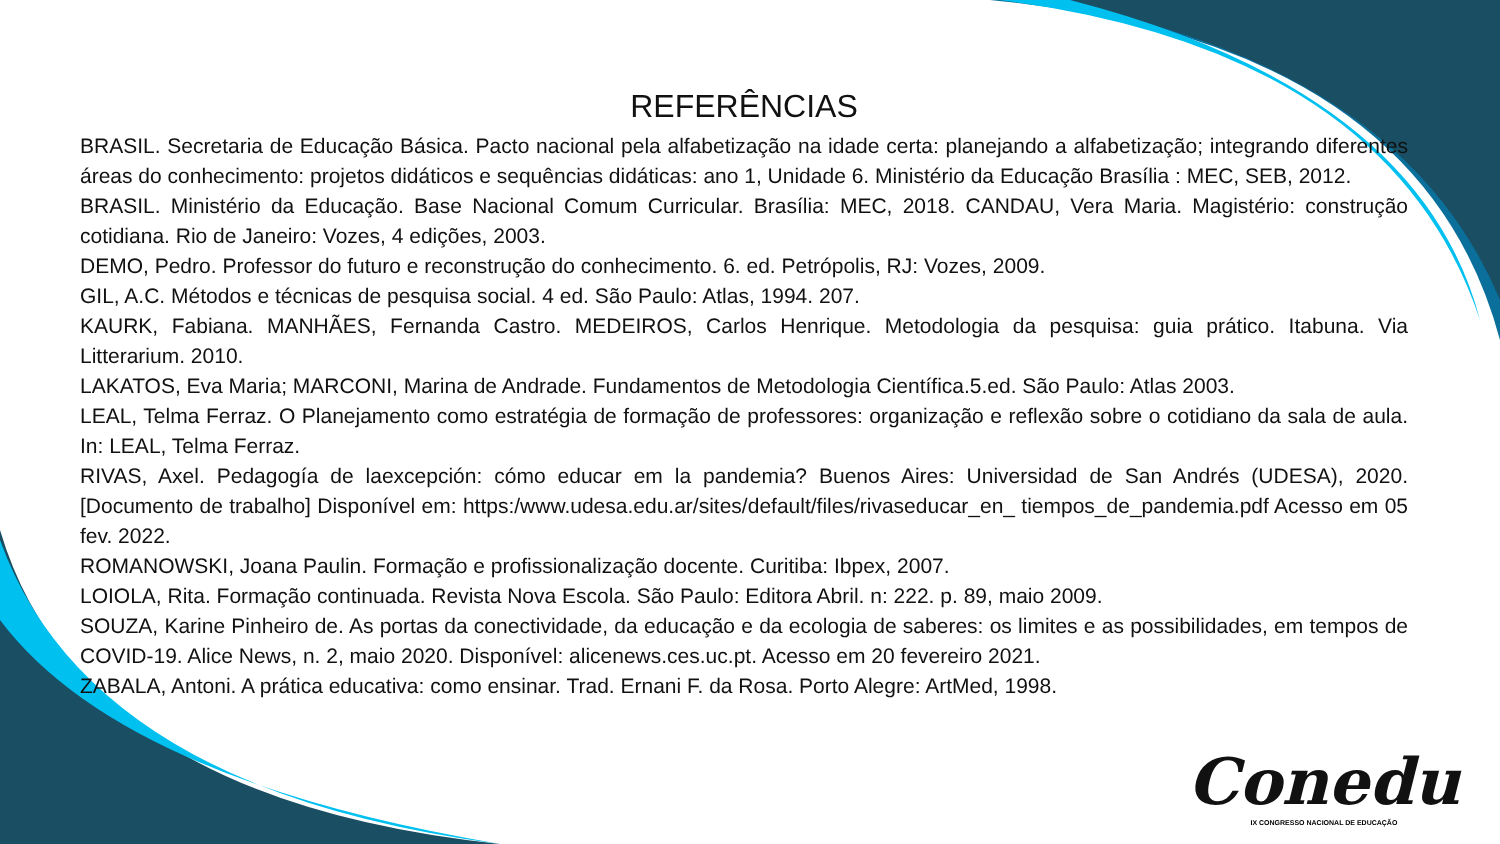REFERÊNCIAS
BRASIL. Secretaria de Educação Básica. Pacto nacional pela alfabetização na idade certa: planejando a alfabetização; integrando diferentes áreas do conhecimento: projetos didáticos e sequências didáticas: ano 1, Unidade 6. Ministério da Educação Brasília : MEC, SEB, 2012.
BRASIL. Ministério da Educação. Base Nacional Comum Curricular. Brasília: MEC, 2018. CANDAU, Vera Maria. Magistério: construção cotidiana. Rio de Janeiro: Vozes, 4 edições, 2003.
DEMO, Pedro. Professor do futuro e reconstrução do conhecimento. 6. ed. Petrópolis, RJ: Vozes, 2009.
GIL, A.C. Métodos e técnicas de pesquisa social. 4 ed. São Paulo: Atlas, 1994. 207.
KAURK, Fabiana. MANHÃES, Fernanda Castro. MEDEIROS, Carlos Henrique. Metodologia da pesquisa: guia prático. Itabuna. Via Litterarium. 2010.
LAKATOS, Eva Maria; MARCONI, Marina de Andrade. Fundamentos de Metodologia Científica.5.ed. São Paulo: Atlas 2003.
LEAL, Telma Ferraz. O Planejamento como estratégia de formação de professores: organização e reflexão sobre o cotidiano da sala de aula. In: LEAL, Telma Ferraz.
RIVAS, Axel. Pedagogía de laexcepción: cómo educar em la pandemia? Buenos Aires: Universidad de San Andrés (UDESA), 2020. [Documento de trabalho] Disponível em: https:/www.udesa.edu.ar/sites/default/files/rivaseducar_en_ tiempos_de_pandemia.pdf Acesso em 05 fev. 2022.
ROMANOWSKI, Joana Paulin. Formação e profissionalização docente. Curitiba: Ibpex, 2007.
LOIOLA, Rita. Formação continuada. Revista Nova Escola. São Paulo: Editora Abril. n: 222. p. 89, maio 2009.
SOUZA, Karine Pinheiro de. As portas da conectividade, da educação e da ecologia de saberes: os limites e as possibilidades, em tempos de COVID-19. Alice News, n. 2, maio 2020. Disponível: alicenews.ces.uc.pt. Acesso em 20 fevereiro 2021.
ZABALA, Antoni. A prática educativa: como ensinar. Trad. Ernani F. da Rosa. Porto Alegre: ArtMed, 1998.
Conedu
IX CONGRESSO NACIONAL DE EDUCAÇÃO